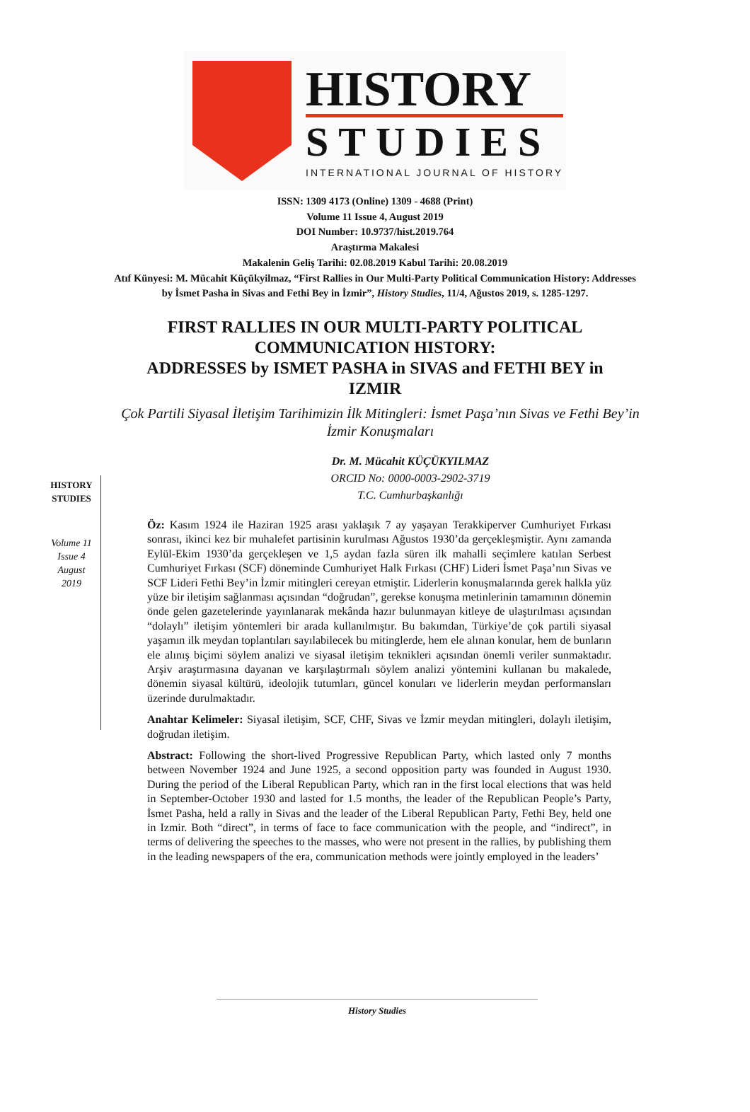HISTORY
STUDIES
INTERNATIONAL JOURNAL OF HISTORY
ISSN: 1309 4173 (Online) 1309 - 4688 (Print)
Volume 11 Issue 4, August 2019
DOI Number: 10.9737/hist.2019.764
Araştırma Makalesi
Makalenin Geliş Tarihi: 02.08.2019 Kabul Tarihi: 20.08.2019
Atıf Künyesi: M. Mücahit Küçükyilmaz, “First Rallies in Our Multi-Party Political Communication History: Addresses by İsmet Pasha in Sivas and Fethi Bey in İzmir”, History Studies, 11/4, Ağustos 2019, s. 1285-1297.
FIRST RALLIES IN OUR MULTI-PARTY POLITICAL COMMUNICATION HISTORY:
ADDRESSES by ISMET PASHA in SIVAS and FETHI BEY in IZMIR
HISTORY
STUDIES
Volume 11
Issue 4
August
2019
Çok Partili Siyasal İletişim Tarihimizin İlk Mitingleri: İsmet Paşa’nın Sivas ve Fethi Bey’in İzmir Konuşmaları
Dr. M. Mücahit KÜÇÜKYILMAZ
ORCID No: 0000-0003-2902-3719
T.C. Cumhurbaşkanlığı
Öz: Kasım 1924 ile Haziran 1925 arası yaklaşık 7 ay yaşayan Terakkiperver Cumhuriyet Fırkası sonrası, ikinci kez bir muhalefet partisinin kurulması Ağustos 1930’da gerçekleşmiştir. Aynı zamanda Eylül-Ekim 1930’da gerçekleşen ve 1,5 aydan fazla süren ilk mahalli seçimlere katılan Serbest Cumhuriyet Fırkası (SCF) döneminde Cumhuriyet Halk Fırkası (CHF) Lideri İsmet Paşa’nın Sivas ve SCF Lideri Fethi Bey’in İzmir mitingleri cereyan etmiştir. Liderlerin konuşmalarında gerek halkla yüz yüze bir iletişim sağlanması açısından “doğrudan”, gerekse konuşma metinlerinin tamamının dönemin önde gelen gazetelerinde yayınlanarak mekânda hazır bulunmayan kitleye de ulaştırılması açısından “dolaylı” iletişim yöntemleri bir arada kullanılmıştır. Bu bakımdan, Türkiye’de çok partili siyasal yaşamın ilk meydan toplantıları sayılabilecek bu mitinglerde, hem ele alınan konular, hem de bunların ele alınış biçimi söylem analizi ve siyasal iletişim teknikleri açısından önemli veriler sunmaktadır. Arşiv araştırmasına dayanan ve karşılaştırmalı söylem analizi yöntemini kullanan bu makalede, dönemin siyasal kültürü, ideolojik tutumları, güncel konuları ve liderlerin meydan performansları üzerinde durulmaktadır.
Anahtar Kelimeler: Siyasal iletişim, SCF, CHF, Sivas ve İzmir meydan mitingleri, dolaylı iletişim, doğrudan iletişim.
Abstract: Following the short-lived Progressive Republican Party, which lasted only 7 months between November 1924 and June 1925, a second opposition party was founded in August 1930. During the period of the Liberal Republican Party, which ran in the first local elections that was held in September-October 1930 and lasted for 1.5 months, the leader of the Republican People’s Party, İsmet Pasha, held a rally in Sivas and the leader of the Liberal Republican Party, Fethi Bey, held one in Izmir. Both “direct”, in terms of face to face communication with the people, and “indirect”, in terms of delivering the speeches to the masses, who were not present in the rallies, by publishing them in the leading newspapers of the era, communication methods were jointly employed in the leaders’
History Studies